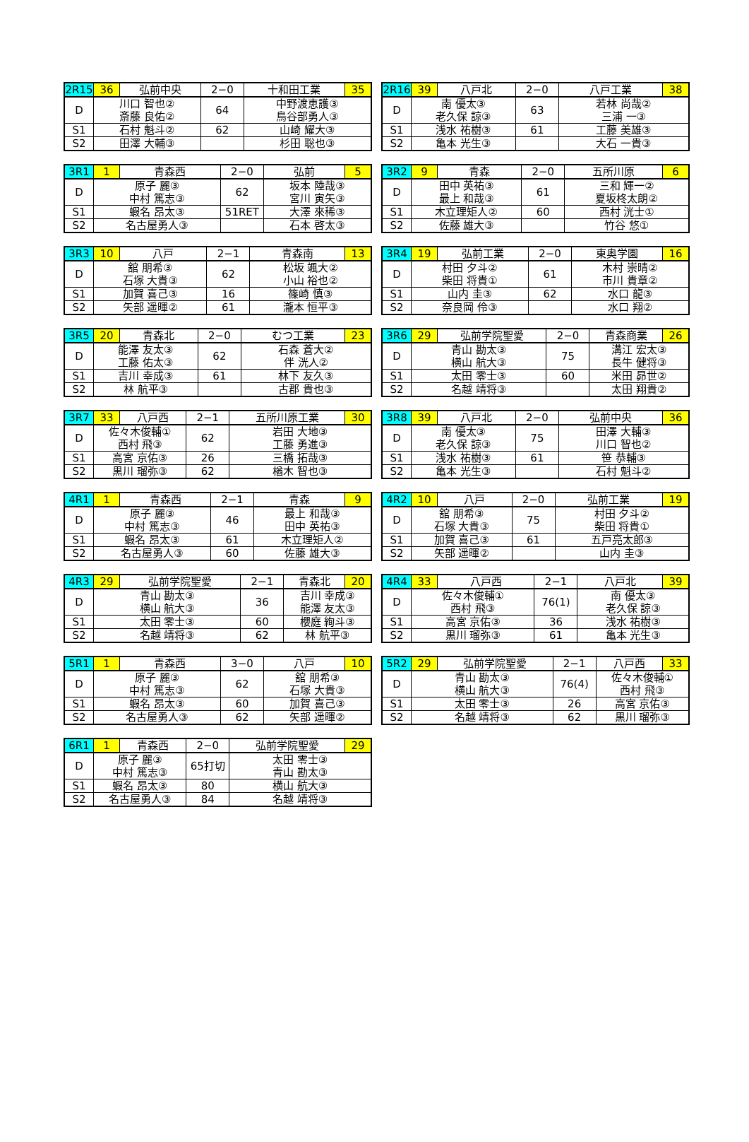| 2R15 | 36 | 弘前中央 | 2−0 | 十和田工業 | 35 |
| D | 川口 智也② 斎藤 良佑② | | 64 | 中野渡恵護③ 鳥谷部勇人③ | |
| S1 | 石村 魁斗② | | 62 | 山崎 耀大③ | |
| S2 | 田澤 大輔③ | | | 杉田 聡也③ | |
| 2R16 | 39 | 八戸北 | 2−0 | 八戸工業 | 38 |
| D | 南 優太③ 老久保 諒③ | | 63 | 若林 尚哉② 三浦 一③ | |
| S1 | 浅水 祐樹③ | | 61 | 工藤 美雄③ | |
| S2 | 亀本 光生③ | | | 大石 一貴③ | |
| 3R1 | 1 | 青森西 | 2−0 | 弘前 | 5 |
| D | 原子 麗③ 中村 篤志③ | | 62 | 坂本 陸哉③ 宮川 寅矢③ | |
| S1 | 蝦名 昂太③ | | 51RET | 大澤 來稀③ | |
| S2 | 名古屋勇人③ | | | 石本 啓太③ | |
| 3R2 | 9 | 青森 | 2−0 | 五所川原 | 6 |
| D | 田中 英祐③ 最上 和哉③ | | 61 | 三和 輝一② 夏坂柊太朗② | |
| S1 | 木立理矩人② | | 60 | 西村 洸士① | |
| S2 | 佐藤 雄大③ | | | 竹谷 悠① | |
| 3R3 | 10 | 八戸 | 2−1 | 青森南 | 13 |
| D | 舘 朋希③ 石塚 大貴③ | | 62 | 松坂 颯大② 小山 裕也② | |
| S1 | 加賀 喜己③ | | 16 | 篠崎 慎③ | |
| S2 | 矢部 遥暉② | | 61 | 瀧本 恒平③ | |
| 3R4 | 19 | 弘前工業 | 2−0 | 東奥学園 | 16 |
| D | 村田 夕斗② 柴田 将貴① | | 61 | 木村 崇晴② 市川 貴章② | |
| S1 | 山内 圭③ | | 62 | 水口 龍③ | |
| S2 | 奈良岡 伶③ | | | 水口 翔② | |
| 3R5 | 20 | 青森北 | 2−0 | むつ工業 | 23 |
| D | 能澤 友太③ 工藤 佑太③ | | 62 | 石森 蒼大② 伴 洸人② | |
| S1 | 吉川 幸成③ | | 61 | 林下 友久③ | |
| S2 | 林 航平③ | | | 古郡 貴也③ | |
| 3R6 | 29 | 弘前学院聖愛 | 2−0 | 青森商業 | 26 |
| D | 青山 勘太③ 横山 航大③ | | 75 | 溝江 宏太③ 長牛 健将③ | |
| S1 | 太田 零士③ | | 60 | 米田 昴世② | |
| S2 | 名越 靖将③ | | | 太田 翔貴② | |
| 3R7 | 33 | 八戸西 | 2−1 | 五所川原工業 | 30 |
| D | 佐々木俊輔① 西村 飛③ | | 62 | 岩田 大地③ 工藤 勇進③ | |
| S1 | 高宮 京佑③ | | 26 | 三橋 拓哉③ | |
| S2 | 黒川 瑠弥③ | | 62 | 楢木 智也③ | |
| 3R8 | 39 | 八戸北 | 2−0 | 弘前中央 | 36 |
| D | 南 優太③ 老久保 諒③ | | 75 | 田澤 大輔③ 川口 智也② | |
| S1 | 浅水 祐樹③ | | 61 | 笹 恭輔③ | |
| S2 | 亀本 光生③ | | | 石村 魁斗② | |
| 4R1 | 1 | 青森西 | 2−1 | 青森 | 9 |
| D | 原子 麗③ 中村 篤志③ | | 46 | 最上 和哉③ 田中 英祐③ | |
| S1 | 蝦名 昂太③ | | 61 | 木立理矩人② | |
| S2 | 名古屋勇人③ | | 60 | 佐藤 雄大③ | |
| 4R2 | 10 | 八戸 | 2−0 | 弘前工業 | 19 |
| D | 舘 朋希③ 石塚 大貴③ | | 75 | 村田 夕斗② 柴田 将貴① | |
| S1 | 加賀 喜己③ | | 61 | 五戸亮太郎③ | |
| S2 | 矢部 遥暉② | | | 山内 圭③ | |
| 4R3 | 29 | 弘前学院聖愛 | 2−1 | 青森北 | 20 |
| D | 青山 勘太③ 横山 航大③ | | 36 | 吉川 幸成③ 能澤 友太③ | |
| S1 | 太田 零士③ | | 60 | 櫻庭 絢斗③ | |
| S2 | 名越 靖将③ | | 62 | 林 航平③ | |
| 4R4 | 33 | 八戸西 | 2−1 | 八戸北 | 39 |
| D | 佐々木俊輔① 西村 飛③ | | 76(1) | 南 優太③ 老久保 諒③ | |
| S1 | 高宮 京佑③ | | 36 | 浅水 祐樹③ | |
| S2 | 黒川 瑠弥③ | | 61 | 亀本 光生③ | |
| 5R1 | 1 | 青森西 | 3−0 | 八戸 | 10 |
| D | 原子 麗③ 中村 篤志③ | | 62 | 舘 朋希③ 石塚 大貴③ | |
| S1 | 蝦名 昂太③ | | 60 | 加賀 喜己③ | |
| S2 | 名古屋勇人③ | | 62 | 矢部 遥暉② | |
| 5R2 | 29 | 弘前学院聖愛 | 2−1 | 八戸西 | 33 |
| D | 青山 勘太③ 横山 航大③ | | 76(4) | 佐々木俊輔① 西村 飛③ | |
| S1 | 太田 零士③ | | 26 | 高宮 京佑③ | |
| S2 | 名越 靖将③ | | 62 | 黒川 瑠弥③ | |
| 6R1 | 1 | 青森西 | 2−0 | 弘前学院聖愛 | 29 |
| D | 原子 麗③ 中村 篤志③ | | 65打切 | 太田 零士③ 青山 勘太③ | |
| S1 | 蝦名 昂太③ | | 80 | 横山 航大③ | |
| S2 | 名古屋勇人③ | | 84 | 名越 靖将③ | |